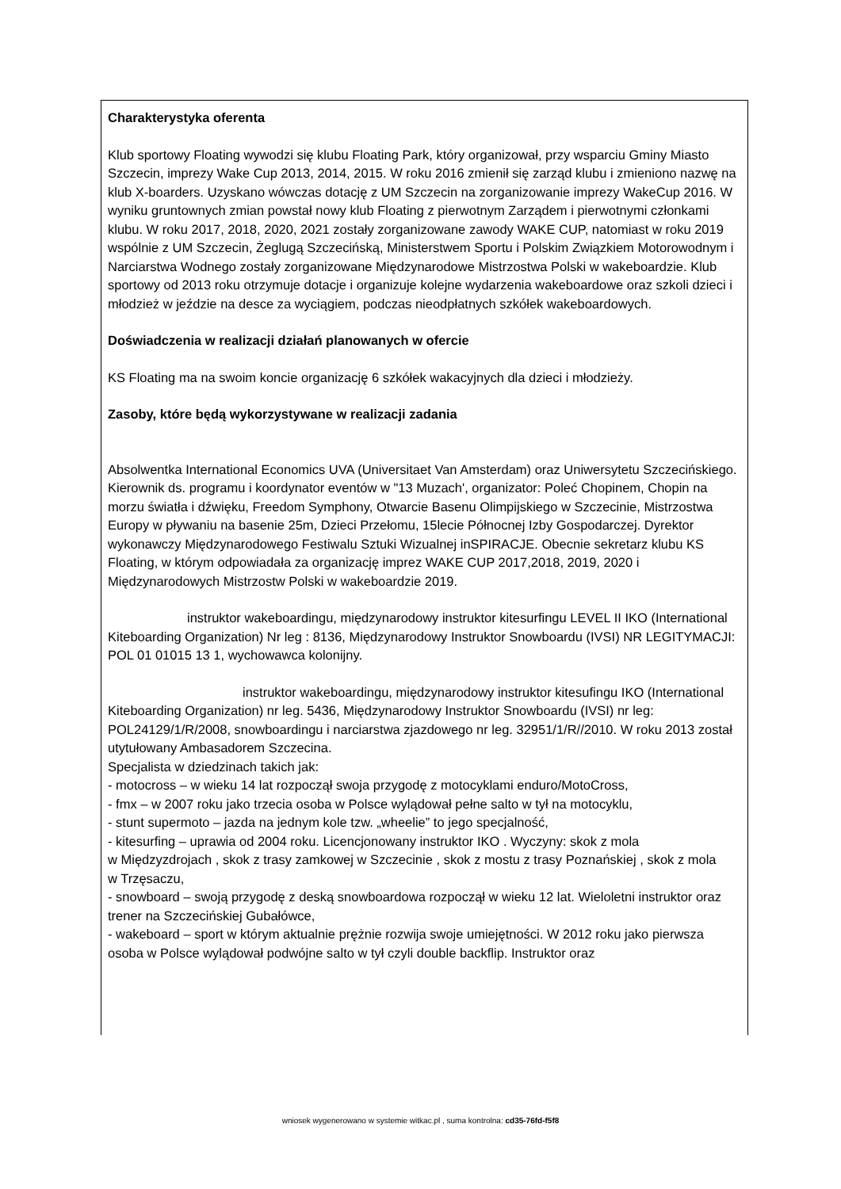Charakterystyka oferenta
Klub sportowy Floating wywodzi się klubu Floating Park, który organizował, przy wsparciu Gminy Miasto Szczecin, imprezy Wake Cup 2013, 2014, 2015. W roku 2016 zmienił się zarząd klubu i zmieniono nazwę na klub X-boarders. Uzyskano wówczas dotację z UM Szczecin na zorganizowanie imprezy WakeCup 2016. W wyniku gruntownych zmian powstał nowy klub Floating z pierwotnym Zarządem i pierwotnymi członkami klubu. W roku 2017, 2018, 2020, 2021 zostały zorganizowane zawody WAKE CUP, natomiast w roku 2019 wspólnie z UM Szczecin, Żeglugą Szczecińską, Ministerstwem Sportu i Polskim Związkiem Motorowodnym i Narciarstwa Wodnego zostały zorganizowane Międzynarodowe Mistrzostwa Polski w wakeboardzie. Klub sportowy od 2013 roku otrzymuje dotacje i organizuje kolejne wydarzenia wakeboardowe oraz szkoli dzieci i młodzież w jeździe na desce za wyciągiem, podczas nieodpłatnych szkółek wakeboardowych.
Doświadczenia w realizacji działań planowanych w ofercie
KS Floating ma na swoim koncie organizację 6 szkółek wakacyjnych dla dzieci i młodzieży.
Zasoby, które będą wykorzystywane w realizacji zadania
Absolwentka International Economics UVA (Universitaet Van Amsterdam) oraz Uniwersytetu Szczecińskiego. Kierownik ds. programu i koordynator eventów w "13 Muzach', organizator: Poleć Chopinem, Chopin na morzu światła i dźwięku, Freedom Symphony, Otwarcie Basenu Olimpijskiego w Szczecinie, Mistrzostwa Europy w pływaniu na basenie 25m, Dzieci Przełomu, 15lecie Północnej Izby Gospodarczej. Dyrektor wykonawczy Międzynarodowego Festiwalu Sztuki Wizualnej inSPIRACJE. Obecnie sekretarz klubu KS Floating, w którym odpowiadała za organizację imprez WAKE CUP 2017,2018, 2019, 2020 i Międzynarodowych Mistrzostw Polski w wakeboardzie 2019.
instruktor wakeboardingu, międzynarodowy instruktor kitesurfingu LEVEL II IKO (International Kiteboarding Organization) Nr leg : 8136, Międzynarodowy Instruktor Snowboardu (IVSI) NR LEGITYMACJI: POL 01 01015 13 1, wychowawca kolonijny.
instruktor wakeboardingu, międzynarodowy instruktor kitesufingu IKO (International Kiteboarding Organization) nr leg. 5436, Międzynarodowy Instruktor Snowboardu (IVSI) nr leg: POL24129/1/R/2008, snowboardingu i narciarstwa zjazdowego nr leg. 32951/1/R//2010. W roku 2013 został utytułowany Ambasadorem Szczecina.
Specjalista w dziedzinach takich jak:
- motocross – w wieku 14 lat rozpoczął swoja przygodę z motocyklami enduro/MotoCross,
- fmx – w 2007 roku jako trzecia osoba w Polsce wylądował pełne salto w tył na motocyklu,
- stunt supermoto – jazda na jednym kole tzw. „wheelie” to jego specjalność,
- kitesurfing – uprawia od 2004 roku. Licencjonowany instruktor IKO . Wyczyny: skok z mola
w Międzyzdrojach , skok z trasy zamkowej w Szczecinie , skok z mostu z trasy Poznańskiej , skok z mola
w Trzęsaczu,
- snowboard – swoją przygodę z deską snowboardowa rozpoczął w wieku 12 lat. Wieloletni instruktor oraz trener na Szczecińskiej Gubałówce,
- wakeboard – sport w którym aktualnie prężnie rozwija swoje umiejętności. W 2012 roku jako pierwsza osoba w Polsce wylądował podwójne salto w tył czyli double backflip. Instruktor oraz
wniosek wygenerowano w systemie witkac.pl , suma kontrolna: cd35-76fd-f5f8